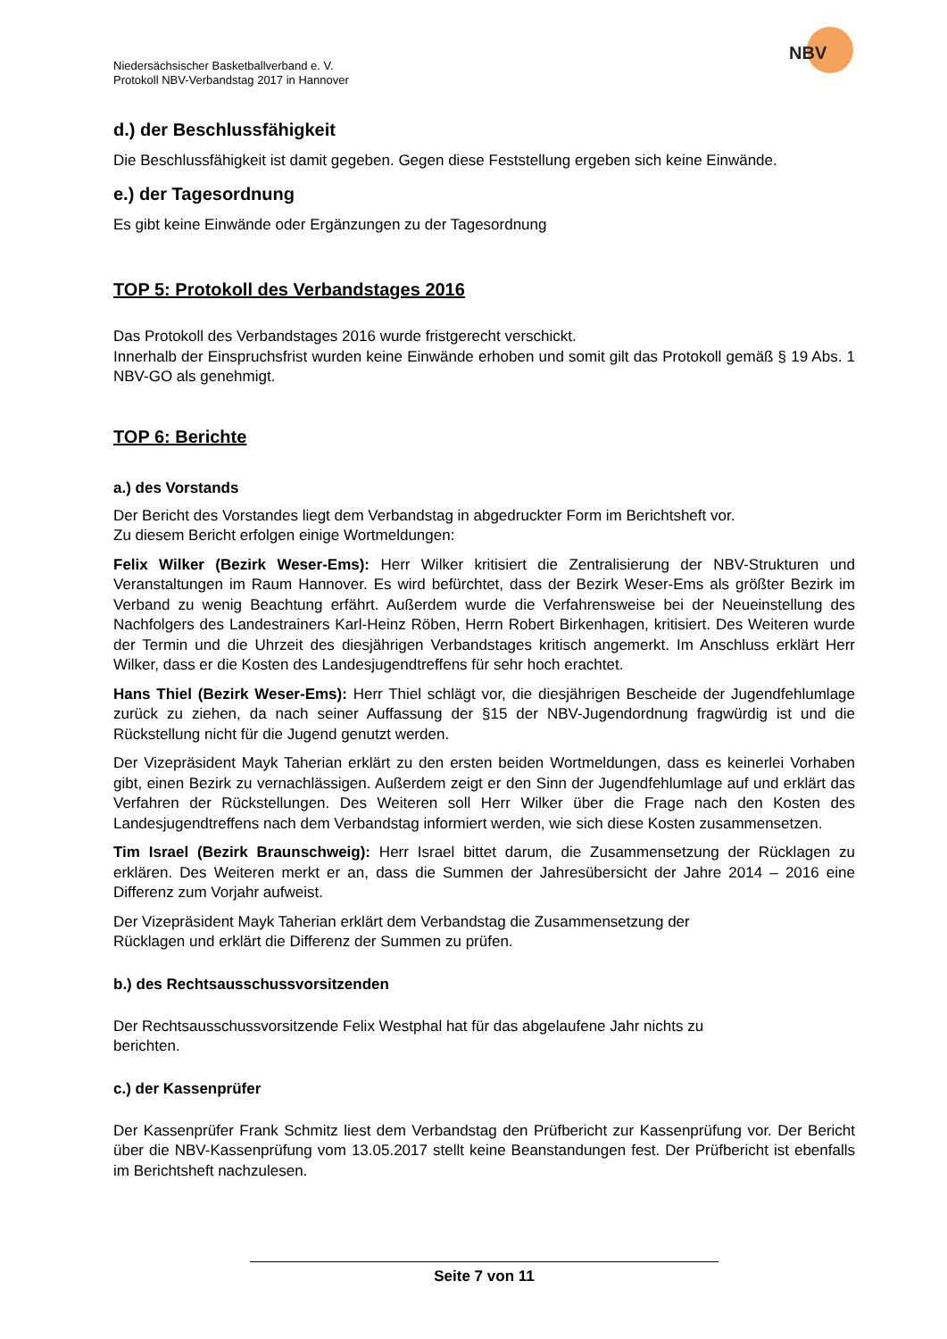NBV
Niedersächsischer Basketballverband e. V.
Protokoll NBV-Verbandstag 2017 in Hannover
d.) der Beschlussfähigkeit
Die Beschlussfähigkeit ist damit gegeben. Gegen diese Feststellung ergeben sich keine Einwände.
e.) der Tagesordnung
Es gibt keine Einwände oder Ergänzungen zu der Tagesordnung
TOP 5: Protokoll des Verbandstages 2016
Das Protokoll des Verbandstages 2016 wurde fristgerecht verschickt.
Innerhalb der Einspruchsfrist wurden keine Einwände erhoben und somit gilt das Protokoll gemäß § 19 Abs. 1 NBV-GO als genehmigt.
TOP 6: Berichte
a.) des Vorstands
Der Bericht des Vorstandes liegt dem Verbandstag in abgedruckter Form im Berichtsheft vor.
Zu diesem Bericht erfolgen einige Wortmeldungen:
Felix Wilker (Bezirk Weser-Ems): Herr Wilker kritisiert die Zentralisierung der NBV-Strukturen und Veranstaltungen im Raum Hannover. Es wird befürchtet, dass der Bezirk Weser-Ems als größter Bezirk im Verband zu wenig Beachtung erfährt. Außerdem wurde die Verfahrensweise bei der Neueinstellung des Nachfolgers des Landestrainers Karl-Heinz Röben, Herrn Robert Birkenhagen, kritisiert. Des Weiteren wurde der Termin und die Uhrzeit des diesjährigen Verbandstages kritisch angemerkt. Im Anschluss erklärt Herr Wilker, dass er die Kosten des Landesjugendtreffens für sehr hoch erachtet.
Hans Thiel (Bezirk Weser-Ems): Herr Thiel schlägt vor, die diesjährigen Bescheide der Jugendfehlumlage zurück zu ziehen, da nach seiner Auffassung der §15 der NBV-Jugendordnung fragwürdig ist und die Rückstellung nicht für die Jugend genutzt werden.
Der Vizepräsident Mayk Taherian erklärt zu den ersten beiden Wortmeldungen, dass es keinerlei Vorhaben gibt, einen Bezirk zu vernachlässigen. Außerdem zeigt er den Sinn der Jugendfehlumlage auf und erklärt das Verfahren der Rückstellungen. Des Weiteren soll Herr Wilker über die Frage nach den Kosten des Landesjugendtreffens nach dem Verbandstag informiert werden, wie sich diese Kosten zusammensetzen.
Tim Israel (Bezirk Braunschweig): Herr Israel bittet darum, die Zusammensetzung der Rücklagen zu erklären. Des Weiteren merkt er an, dass die Summen der Jahresübersicht der Jahre 2014 – 2016 eine Differenz zum Vorjahr aufweist.
Der Vizepräsident Mayk Taherian erklärt dem Verbandstag die Zusammensetzung der
Rücklagen und erklärt die Differenz der Summen zu prüfen.
b.) des Rechtsausschussvorsitzenden
Der Rechtsausschussvorsitzende Felix Westphal hat für das abgelaufene Jahr nichts zu
berichten.
c.) der Kassenprüfer
Der Kassenprüfer Frank Schmitz liest dem Verbandstag den Prüfbericht zur Kassenprüfung vor. Der Bericht über die NBV-Kassenprüfung vom 13.05.2017 stellt keine Beanstandungen fest. Der Prüfbericht ist ebenfalls im Berichtsheft nachzulesen.
Seite 7 von 11